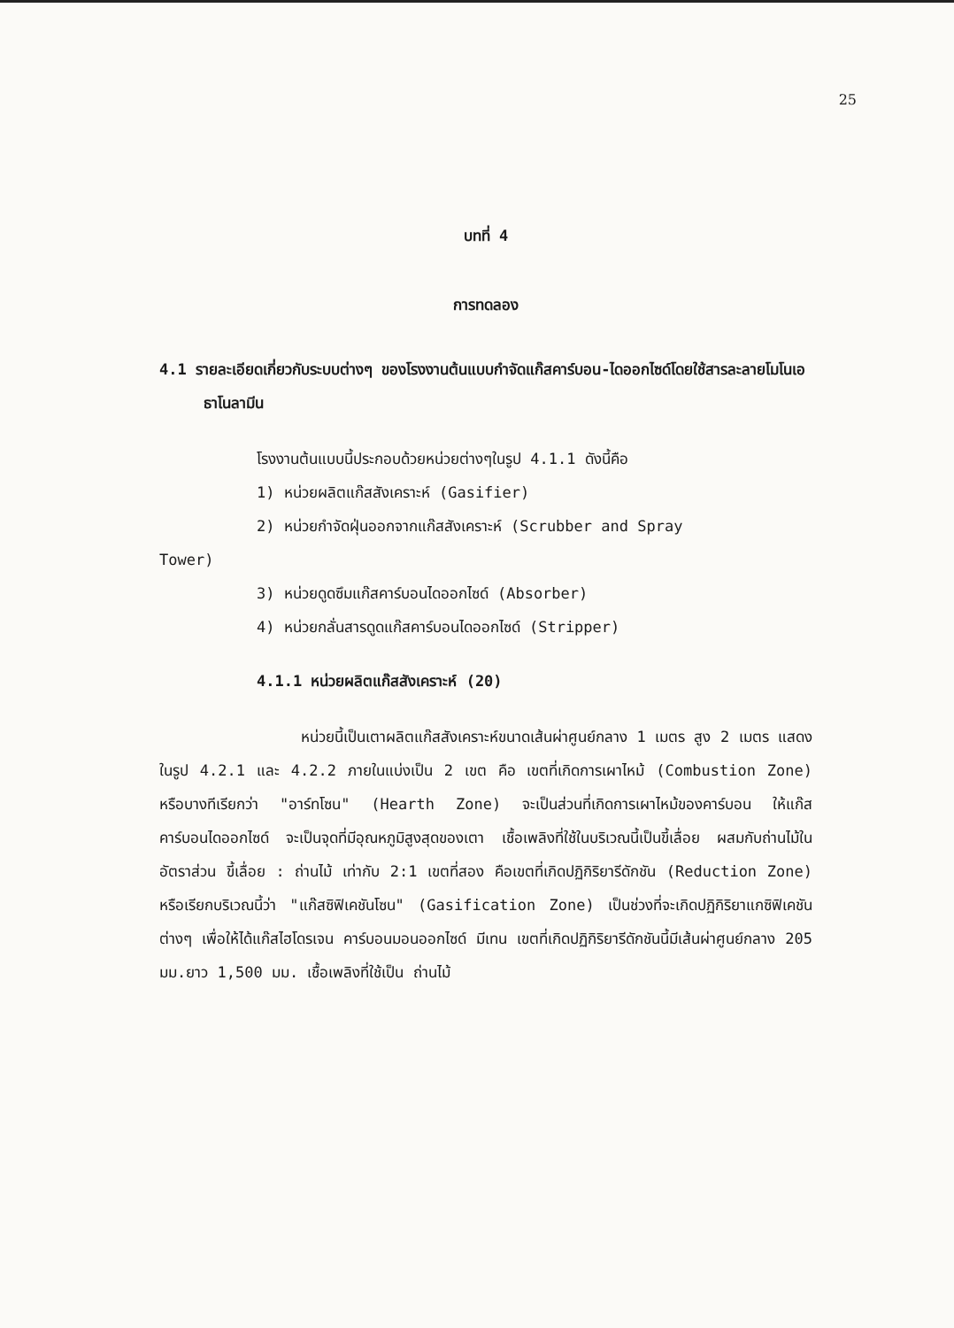25
บทที่ 4
การทดลอง
4.1 รายละเอียดเกี่ยวกับระบบต่างๆ ของโรงงานต้นแบบกำจัดแก๊สคาร์บอน-ไดออกไซด์โดยใช้สารละลายโมโนเอธาโนลามีน
โรงงานต้นแบบนี้ประกอบด้วยหน่วยต่างๆในรูป 4.1.1 ดังนี้คือ
1) หน่วยผลิตแก๊สสังเคราะห์ (Gasifier)
2) หน่วยกำจัดฝุ่นออกจากแก๊สสังเคราะห์ (Scrubber and Spray
Tower)
3) หน่วยดูดซึมแก๊สคาร์บอนไดออกไซด์ (Absorber)
4) หน่วยกลั่นสารดูดแก๊สคาร์บอนไดออกไซด์ (Stripper)
4.1.1 หน่วยผลิตแก๊สสังเคราะห์ (20)
หน่วยนี้เป็นเตาผลิตแก๊สสังเคราะห์ขนาดเส้นผ่าศูนย์กลาง 1 เมตร สูง 2 เมตร แสดงในรูป 4.2.1 และ 4.2.2 ภายในแบ่งเป็น 2 เขต คือ เขตที่เกิดการเผาไหม้ (Combustion Zone) หรือบางทีเรียกว่า "อาร์ทโซน" (Hearth Zone) จะเป็นส่วนที่เกิดการเผาไหม้ของคาร์บอน ให้แก๊สคาร์บอนไดออกไซด์ จะเป็นจุดที่มีอุณหภูมิสูงสุดของเตา เชื้อเพลิงที่ใช้ในบริเวณนี้เป็นขี้เลื่อย ผสมกับถ่านไม้ในอัตราส่วน ขี้เลื่อย : ถ่านไม้ เท่ากับ 2:1 เขตที่สอง คือเขตที่เกิดปฏิกิริยารีดักชัน (Reduction Zone) หรือเรียกบริเวณนี้ว่า "แก๊สซิฟิเคชันโซน" (Gasification Zone) เป็นช่วงที่จะเกิดปฏิกิริยาแกซิฟิเคชันต่างๆ เพื่อให้ได้แก๊สไฮโดรเจน คาร์บอนมอนออกไซด์ มีเทน เขตที่เกิดปฏิกิริยารีดักชันนี้มีเส้นผ่าศูนย์กลาง 205 มม.ยาว 1,500 มม. เชื้อเพลิงที่ใช้เป็น ถ่านไม้